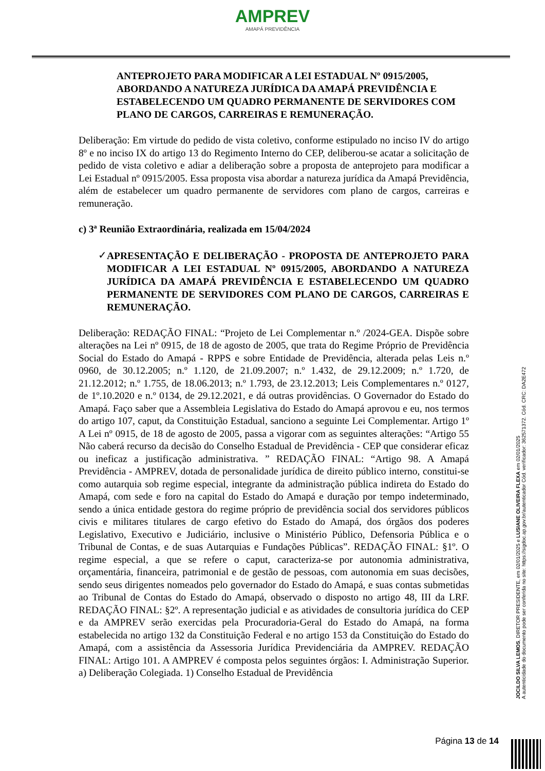AMPREV
AMAPÁ PREVIDÊNCIA
ANTEPROJETO PARA MODIFICAR A LEI ESTADUAL Nº 0915/2005, ABORDANDO A NATUREZA JURÍDICA DA AMAPÁ PREVIDÊNCIA E ESTABELECENDO UM QUADRO PERMANENTE DE SERVIDORES COM PLANO DE CARGOS, CARREIRAS E REMUNERAÇÃO.
Deliberação: Em virtude do pedido de vista coletivo, conforme estipulado no inciso IV do artigo 8º e no inciso IX do artigo 13 do Regimento Interno do CEP, deliberou-se acatar a solicitação de pedido de vista coletivo e adiar a deliberação sobre a proposta de anteprojeto para modificar a Lei Estadual nº 0915/2005. Essa proposta visa abordar a natureza jurídica da Amapá Previdência, além de estabelecer um quadro permanente de servidores com plano de cargos, carreiras e remuneração.
c) 3ª Reunião Extraordinária, realizada em 15/04/2024
✓ APRESENTAÇÃO E DELIBERAÇÃO - PROPOSTA DE ANTEPROJETO PARA MODIFICAR A LEI ESTADUAL Nº 0915/2005, ABORDANDO A NATUREZA JURÍDICA DA AMAPÁ PREVIDÊNCIA E ESTABELECENDO UM QUADRO PERMANENTE DE SERVIDORES COM PLANO DE CARGOS, CARREIRAS E REMUNERAÇÃO.
Deliberação: REDAÇÃO FINAL: “Projeto de Lei Complementar n.º /2024-GEA. Dispõe sobre alterações na Lei nº 0915, de 18 de agosto de 2005, que trata do Regime Próprio de Previdência Social do Estado do Amapá - RPPS e sobre Entidade de Previdência, alterada pelas Leis n.º 0960, de 30.12.2005; n.º 1.120, de 21.09.2007; n.º 1.432, de 29.12.2009; n.º 1.720, de 21.12.2012; n.º 1.755, de 18.06.2013; n.º 1.793, de 23.12.2013; Leis Complementares n.º 0127, de 1º.10.2020 e n.º 0134, de 29.12.2021, e dá outras providências. O Governador do Estado do Amapá. Faço saber que a Assembleia Legislativa do Estado do Amapá aprovou e eu, nos termos do artigo 107, caput, da Constituição Estadual, sanciono a seguinte Lei Complementar. Artigo 1º A Lei nº 0915, de 18 de agosto de 2005, passa a vigorar com as seguintes alterações: “Artigo 55 Não caberá recurso da decisão do Conselho Estadual de Previdência - CEP que considerar eficaz ou ineficaz a justificação administrativa. ” REDAÇÃO FINAL: “Artigo 98. A Amapá Previdência - AMPREV, dotada de personalidade jurídica de direito público interno, constitui-se como autarquia sob regime especial, integrante da administração pública indireta do Estado do Amapá, com sede e foro na capital do Estado do Amapá e duração por tempo indeterminado, sendo a única entidade gestora do regime próprio de previdência social dos servidores públicos civis e militares titulares de cargo efetivo do Estado do Amapá, dos órgãos dos poderes Legislativo, Executivo e Judiciário, inclusive o Ministério Público, Defensoria Pública e o Tribunal de Contas, e de suas Autarquias e Fundações Públicas”. REDAÇÃO FINAL: §1º. O regime especial, a que se refere o caput, caracteriza-se por autonomia administrativa, orçamentária, financeira, patrimonial e de gestão de pessoas, com autonomia em suas decisões, sendo seus dirigentes nomeados pelo governador do Estado do Amapá, e suas contas submetidas ao Tribunal de Contas do Estado do Amapá, observado o disposto no artigo 48, III da LRF. REDAÇÃO FINAL: §2º. A representação judicial e as atividades de consultoria jurídica do CEP e da AMPREV serão exercidas pela Procuradoria-Geral do Estado do Amapá, na forma estabelecida no artigo 132 da Constituição Federal e no artigo 153 da Constituição do Estado do Amapá, com a assistência da Assessoria Jurídica Previdenciária da AMPREV. REDAÇÃO FINAL: Artigo 101. A AMPREV é composta pelos seguintes órgãos: I. Administração Superior. a) Deliberação Colegiada. 1) Conselho Estadual de Previdência
JOCILDO SILVA LEMOS, DIRETOR PRESIDENTE, em 02/01/2025 e LUSIANE OLIVEIRA FLEXA em 02/01/2025
A autenticidade do documento pode ser conferida no site: https://sigdoc.ap.gov.br/autenticador Cód. verificador: 362571372. Cód. CRC: DA2E472
Página 13 de 14